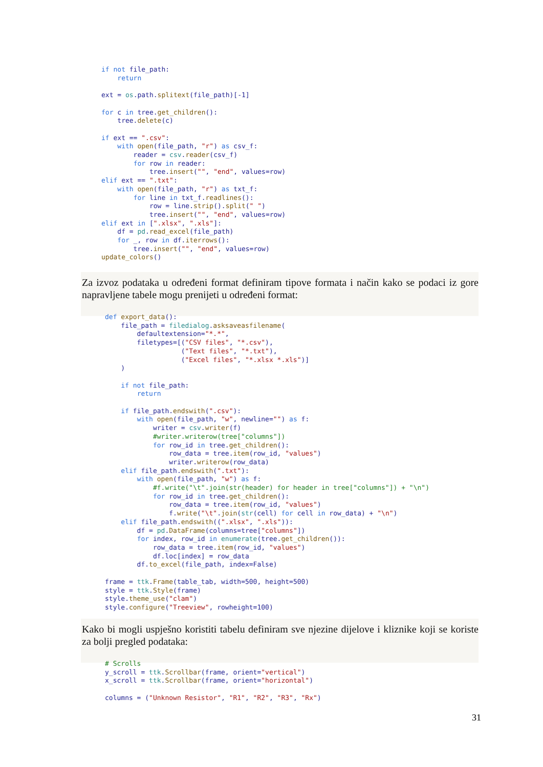if not file_path:
    return

ext = os.path.splitext(file_path)[-1]

for c in tree.get_children():
    tree.delete(c)

if ext == ".csv":
    with open(file_path, "r") as csv_f:
        reader = csv.reader(csv_f)
        for row in reader:
            tree.insert("", "end", values=row)
elif ext == ".txt":
    with open(file_path, "r") as txt_f:
        for line in txt_f.readlines():
            row = line.strip().split(" ")
            tree.insert("", "end", values=row)
elif ext in [".xlsx", ".xls"]:
    df = pd.read_excel(file_path)
    for _, row in df.iterrows():
        tree.insert("", "end", values=row)
update_colors()
Za izvoz podataka u određeni format definiram tipove formata i način kako se podaci iz gore napravljene tabele mogu prenijeti u određeni format:
def export_data():
    file_path = filedialog.asksaveasfilename(
        defaultextension="*.*",
        filetypes=[("CSV files", "*.csv"),
                   ("Text files", "*.txt"),
                   ("Excel files", "*.xlsx *.xls")]
    )

    if not file_path:
        return

    if file_path.endswith(".csv"):
        with open(file_path, "w", newline="") as f:
            writer = csv.writer(f)
            #writer.writerow(tree["columns"])
            for row_id in tree.get_children():
                row_data = tree.item(row_id, "values")
                writer.writerow(row_data)
    elif file_path.endswith(".txt"):
        with open(file_path, "w") as f:
            #f.write("\t".join(str(header) for header in tree["columns"]) + "\n")
            for row_id in tree.get_children():
                row_data = tree.item(row_id, "values")
                f.write("\t".join(str(cell) for cell in row_data) + "\n")
    elif file_path.endswith((".xlsx", ".xls")):
        df = pd.DataFrame(columns=tree["columns"])
        for index, row_id in enumerate(tree.get_children()):
            row_data = tree.item(row_id, "values")
            df.loc[index] = row_data
        df.to_excel(file_path, index=False)

frame = ttk.Frame(table_tab, width=500, height=500)
style = ttk.Style(frame)
style.theme_use("clam")
style.configure("Treeview", rowheight=100)
Kako bi mogli uspješno koristiti tabelu definiram sve njezine dijelove i kliznike koji se koriste za bolji pregled podataka:
# Scrolls
y_scroll = ttk.Scrollbar(frame, orient="vertical")
x_scroll = ttk.Scrollbar(frame, orient="horizontal")

columns = ("Unknown Resistor", "R1", "R2", "R3", "Rx")
31